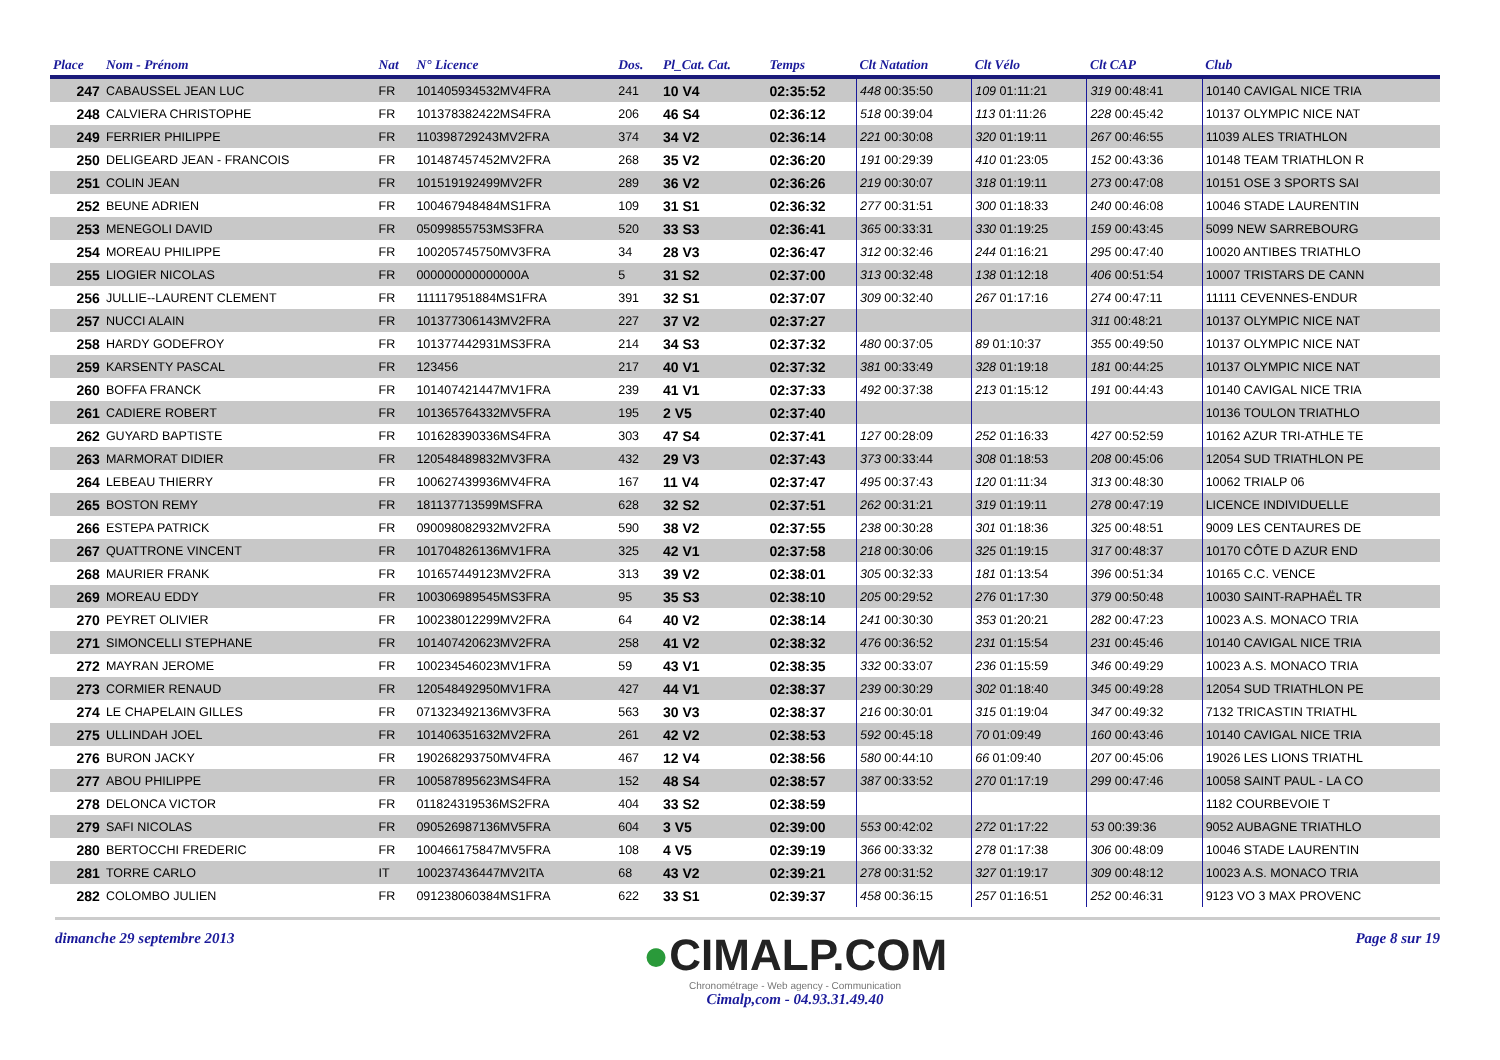| Place | Nom - Prénom | Nat | N° Licence | Dos. | Pl_Cat. Cat. | Temps | Clt Natation | Clt Vélo | Clt CAP | Club |
| --- | --- | --- | --- | --- | --- | --- | --- | --- | --- | --- |
| 247 | CABAUSSEL JEAN LUC | FR | 101405934532MV4FRA | 241 | 10 V4 | 02:35:52 | 448 00:35:50 | 109 01:11:21 | 319 00:48:41 | 10140 CAVIGAL NICE TRIA |
| 248 | CALVIERA CHRISTOPHE | FR | 101378382422MS4FRA | 206 | 46 S4 | 02:36:12 | 518 00:39:04 | 113 01:11:26 | 228 00:45:42 | 10137 OLYMPIC NICE NAT |
| 249 | FERRIER PHILIPPE | FR | 110398729243MV2FRA | 374 | 34 V2 | 02:36:14 | 221 00:30:08 | 320 01:19:11 | 267 00:46:55 | 11039 ALES TRIATHLON |
| 250 | DELIGEARD JEAN - FRANCOIS | FR | 101487457452MV2FRA | 268 | 35 V2 | 02:36:20 | 191 00:29:39 | 410 01:23:05 | 152 00:43:36 | 10148 TEAM TRIATHLON R |
| 251 | COLIN JEAN | FR | 101519192499MV2FR | 289 | 36 V2 | 02:36:26 | 219 00:30:07 | 318 01:19:11 | 273 00:47:08 | 10151 OSE 3 SPORTS SAI |
| 252 | BEUNE ADRIEN | FR | 100467948484MS1FRA | 109 | 31 S1 | 02:36:32 | 277 00:31:51 | 300 01:18:33 | 240 00:46:08 | 10046 STADE LAURENTIN |
| 253 | MENEGOLI DAVID | FR | 05099855753MS3FRA | 520 | 33 S3 | 02:36:41 | 365 00:33:31 | 330 01:19:25 | 159 00:43:45 | 5099 NEW SARREBOURG |
| 254 | MOREAU PHILIPPE | FR | 100205745750MV3FRA | 34 | 28 V3 | 02:36:47 | 312 00:32:46 | 244 01:16:21 | 295 00:47:40 | 10020 ANTIBES TRIATHLO |
| 255 | LIOGIER NICOLAS | FR | 000000000000000A | 5 | 31 S2 | 02:37:00 | 313 00:32:48 | 138 01:12:18 | 406 00:51:54 | 10007 TRISTARS DE CANN |
| 256 | JULLIE--LAURENT CLEMENT | FR | 111117951884MS1FRA | 391 | 32 S1 | 02:37:07 | 309 00:32:40 | 267 01:17:16 | 274 00:47:11 | 11111 CEVENNES-ENDUR |
| 257 | NUCCI ALAIN | FR | 101377306143MV2FRA | 227 | 37 V2 | 02:37:27 | | | 311 00:48:21 | 10137 OLYMPIC NICE NAT |
| 258 | HARDY GODEFROY | FR | 101377442931MS3FRA | 214 | 34 S3 | 02:37:32 | 480 00:37:05 | 89 01:10:37 | 355 00:49:50 | 10137 OLYMPIC NICE NAT |
| 259 | KARSENTY PASCAL | FR | 123456 | 217 | 40 V1 | 02:37:32 | 381 00:33:49 | 328 01:19:18 | 181 00:44:25 | 10137 OLYMPIC NICE NAT |
| 260 | BOFFA FRANCK | FR | 101407421447MV1FRA | 239 | 41 V1 | 02:37:33 | 492 00:37:38 | 213 01:15:12 | 191 00:44:43 | 10140 CAVIGAL NICE TRIA |
| 261 | CADIERE ROBERT | FR | 101365764332MV5FRA | 195 | 2 V5 | 02:37:40 | | | | 10136 TOULON TRIATHLO |
| 262 | GUYARD BAPTISTE | FR | 101628390336MS4FRA | 303 | 47 S4 | 02:37:41 | 127 00:28:09 | 252 01:16:33 | 427 00:52:59 | 10162 AZUR TRI-ATHLE TE |
| 263 | MARMORAT DIDIER | FR | 120548489832MV3FRA | 432 | 29 V3 | 02:37:43 | 373 00:33:44 | 308 01:18:53 | 208 00:45:06 | 12054 SUD TRIATHLON PE |
| 264 | LEBEAU THIERRY | FR | 100627439936MV4FRA | 167 | 11 V4 | 02:37:47 | 495 00:37:43 | 120 01:11:34 | 313 00:48:30 | 10062 TRIALP 06 |
| 265 | BOSTON REMY | FR | 181137713599MSFRA | 628 | 32 S2 | 02:37:51 | 262 00:31:21 | 319 01:19:11 | 278 00:47:19 | LICENCE INDIVIDUELLE |
| 266 | ESTEPA PATRICK | FR | 090098082932MV2FRA | 590 | 38 V2 | 02:37:55 | 238 00:30:28 | 301 01:18:36 | 325 00:48:51 | 9009 LES CENTAURES DE |
| 267 | QUATTRONE VINCENT | FR | 101704826136MV1FRA | 325 | 42 V1 | 02:37:58 | 218 00:30:06 | 325 01:19:15 | 317 00:48:37 | 10170 CÔTE D AZUR END |
| 268 | MAURIER FRANK | FR | 101657449123MV2FRA | 313 | 39 V2 | 02:38:01 | 305 00:32:33 | 181 01:13:54 | 396 00:51:34 | 10165 C.C. VENCE |
| 269 | MOREAU EDDY | FR | 100306989545MS3FRA | 95 | 35 S3 | 02:38:10 | 205 00:29:52 | 276 01:17:30 | 379 00:50:48 | 10030 SAINT-RAPHAËL TR |
| 270 | PEYRET OLIVIER | FR | 100238012299MV2FRA | 64 | 40 V2 | 02:38:14 | 241 00:30:30 | 353 01:20:21 | 282 00:47:23 | 10023 A.S. MONACO TRIA |
| 271 | SIMONCELLI STEPHANE | FR | 101407420623MV2FRA | 258 | 41 V2 | 02:38:32 | 476 00:36:52 | 231 01:15:54 | 231 00:45:46 | 10140 CAVIGAL NICE TRIA |
| 272 | MAYRAN JEROME | FR | 100234546023MV1FRA | 59 | 43 V1 | 02:38:35 | 332 00:33:07 | 236 01:15:59 | 346 00:49:29 | 10023 A.S. MONACO TRIA |
| 273 | CORMIER RENAUD | FR | 120548492950MV1FRA | 427 | 44 V1 | 02:38:37 | 239 00:30:29 | 302 01:18:40 | 345 00:49:28 | 12054 SUD TRIATHLON PE |
| 274 | LE CHAPELAIN GILLES | FR | 071323492136MV3FRA | 563 | 30 V3 | 02:38:37 | 216 00:30:01 | 315 01:19:04 | 347 00:49:32 | 7132 TRICASTIN TRIATHL |
| 275 | ULLINDAH JOEL | FR | 101406351632MV2FRA | 261 | 42 V2 | 02:38:53 | 592 00:45:18 | 70 01:09:49 | 160 00:43:46 | 10140 CAVIGAL NICE TRIA |
| 276 | BURON JACKY | FR | 190268293750MV4FRA | 467 | 12 V4 | 02:38:56 | 580 00:44:10 | 66 01:09:40 | 207 00:45:06 | 19026 LES LIONS TRIATHL |
| 277 | ABOU PHILIPPE | FR | 100587895623MS4FRA | 152 | 48 S4 | 02:38:57 | 387 00:33:52 | 270 01:17:19 | 299 00:47:46 | 10058 SAINT PAUL - LA CO |
| 278 | DELONCA VICTOR | FR | 011824319536MS2FRA | 404 | 33 S2 | 02:38:59 | | | | 1182 COURBEVOIE T |
| 279 | SAFI NICOLAS | FR | 090526987136MV5FRA | 604 | 3 V5 | 02:39:00 | 553 00:42:02 | 272 01:17:22 | 53 00:39:36 | 9052 AUBAGNE TRIATHLO |
| 280 | BERTOCCHI FREDERIC | FR | 100466175847MV5FRA | 108 | 4 V5 | 02:39:19 | 366 00:33:32 | 278 01:17:38 | 306 00:48:09 | 10046 STADE LAURENTIN |
| 281 | TORRE CARLO | IT | 100237436447MV2ITA | 68 | 43 V2 | 02:39:21 | 278 00:31:52 | 327 01:19:17 | 309 00:48:12 | 10023 A.S. MONACO TRIA |
| 282 | COLOMBO JULIEN | FR | 091238060384MS1FRA | 622 | 33 S1 | 02:39:37 | 458 00:36:15 | 257 01:16:51 | 252 00:46:31 | 9123 VO 3 MAX PROVENC |
dimanche 29 septembre 2013
●CIMALP.COM
Chronométrage - Web agency - Communication
Cimalp,com - 04.93.31.49.40
Page 8 sur 19